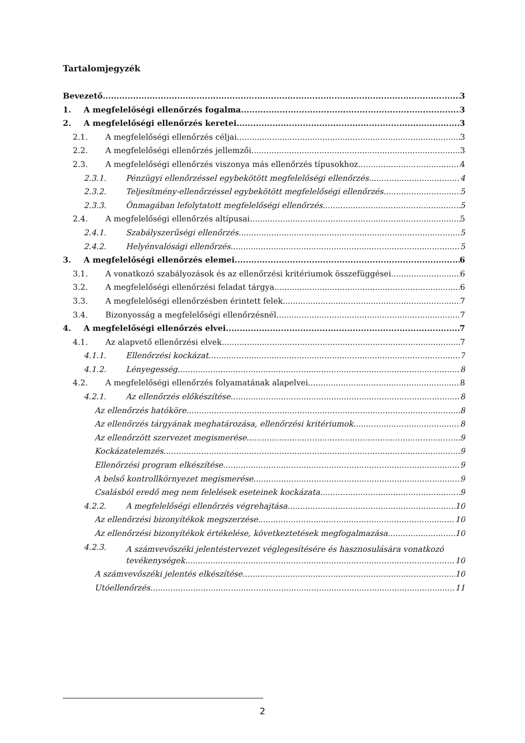Tartalomjegyzék
Bevezető 3
1. A megfelelőségi ellenőrzés fogalma 3
2. A megfelelőségi ellenőrzés keretei 3
2.1. A megfelelőségi ellenőrzés céljai 3
2.2. A megfelelőségi ellenőrzés jellemzői 3
2.3. A megfelelőségi ellenőrzés viszonya más ellenőrzés típusokhoz 4
2.3.1. Pénzügyi ellenőrzéssel egybekötött megfelelőségi ellenőrzés 4
2.3.2. Teljesítmény-ellenőrzéssel egybekötött megfelelőségi ellenőrzés 5
2.3.3. Önmagában lefolytatott megfelelőségi ellenőrzés 5
2.4. A megfelelőségi ellenőrzés altípusai 5
2.4.1. Szabályszerűségi ellenőrzés 5
2.4.2. Helyénvalósági ellenőrzés 5
3. A megfelelőségi ellenőrzés elemei 6
3.1. A vonatkozó szabályozások és az ellenőrzési kritériumok összefüggései 6
3.2. A megfelelőségi ellenőrzési feladat tárgya 6
3.3. A megfelelőségi ellenőrzésben érintett felek 7
3.4. Bizonyosság a megfelelőségi ellenőrzésnél 7
4. A megfelelőségi ellenőrzés elvei 7
4.1. Az alapvető ellenőrzési elvek 7
4.1.1. Ellenőrzési kockázat 7
4.1.2. Lényegesség 8
4.2. A megfelelőségi ellenőrzés folyamatának alapelvei 8
4.2.1. Az ellenőrzés előkészítése 8
Az ellenőrzés hatóköre 8
Az ellenőrzés tárgyának meghatározása, ellenőrzési kritériumok 8
Az ellenőrzött szervezet megismerése 9
Kockázatelemzés 9
Ellenőrzési program elkészítése 9
A belső kontrollkörnyezet megismerése 9
Csalásból eredő meg nem felelések eseteinek kockázata 9
4.2.2. A megfelelőségi ellenőrzés végrehajtása 10
Az ellenőrzési bizonyítékok megszerzése 10
Az ellenőrzési bizonyítékok értékelése, következtetések megfogalmazása 10
4.2.3. A számvevőszéki jelentéstervezet véglegesítésére és hasznosulására vonatkozó
tevékenységek 10
A számvevőszéki jelentés elkészítése 10
Utóellenőrzés 11
2